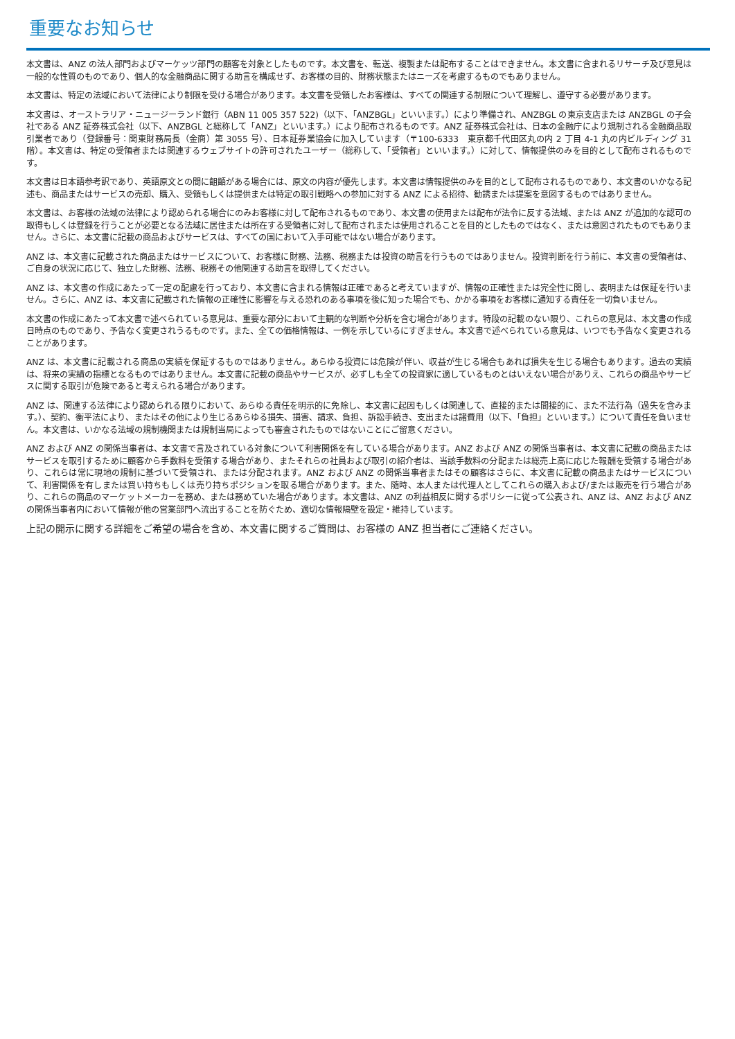重要なお知らせ
本文書は、ANZ の法人部門およびマーケッツ部門の顧客を対象としたものです。本文書を、転送、複製または配布することはできません。本文書に含まれるリサーチ及び意見は一般的な性質のものであり、個人的な金融商品に関する助言を構成せず、お客様の目的、財務状態またはニーズを考慮するものでもありません。
本文書は、特定の法域において法律により制限を受ける場合があります。本文書を受領したお客様は、すべての関連する制限について理解し、遵守する必要があります。
本文書は、オーストラリア・ニュージーランド銀行（ABN 11 005 357 522)（以下、「ANZBGL」といいます。）により準備され、ANZBGL の東京支店または ANZBGL の子会社である ANZ 証券株式会社（以下、ANZBGL と総称して「ANZ」といいます。）により配布されるものです。ANZ 証券株式会社は、日本の金融庁により規制される金融商品取引業者であり（登録番号：関東財務局長（金商）第 3055 号）、日本証券業協会に加入しています（〒100-6333　東京都千代田区丸の内 2 丁目 4-1 丸の内ビルディング 31 階）。本文書は、特定の受領者または関連するウェブサイトの許可されたユーザー（総称して、「受領者」といいます。）に対して、情報提供のみを目的として配布されるものです。
本文書は日本語参考訳であり、英語原文との間に齟齬がある場合には、原文の内容が優先します。本文書は情報提供のみを目的として配布されるものであり、本文書のいかなる記述も、商品またはサービスの売却、購入、受領もしくは提供または特定の取引戦略への参加に対する ANZ による招待、勧誘または提案を意図するものではありません。
本文書は、お客様の法域の法律により認められる場合にのみお客様に対して配布されるものであり、本文書の使用または配布が法令に反する法域、または ANZ が追加的な認可の取得もしくは登録を行うことが必要となる法域に居住または所在する受領者に対して配布されまたは使用されることを目的としたものではなく、または意図されたものでもありません。さらに、本文書に記載の商品およびサービスは、すべての国において入手可能ではない場合があります。
ANZ は、本文書に記載された商品またはサービスについて、お客様に財務、法務、税務または投資の助言を行うものではありません。投資判断を行う前に、本文書の受領者は、ご自身の状況に応じて、独立した財務、法務、税務その他関連する助言を取得してください。
ANZ は、本文書の作成にあたって一定の配慮を行っており、本文書に含まれる情報は正確であると考えていますが、情報の正確性または完全性に関し、表明または保証を行いません。さらに、ANZ は、本文書に記載された情報の正確性に影響を与える恐れのある事項を後に知った場合でも、かかる事項をお客様に通知する責任を一切負いません。
本文書の作成にあたって本文書で述べられている意見は、重要な部分において主観的な判断や分析を含む場合があります。特段の記載のない限り、これらの意見は、本文書の作成日時点のものであり、予告なく変更されうるものです。また、全ての価格情報は、一例を示しているにすぎません。本文書で述べられている意見は、いつでも予告なく変更されることがあります。
ANZ は、本文書に記載される商品の実績を保証するものではありません。あらゆる投資には危険が伴い、収益が生じる場合もあれば損失を生じる場合もあります。過去の実績は、将来の実績の指標となるものではありません。本文書に記載の商品やサービスが、必ずしも全ての投資家に適しているものとはいえない場合がありえ、これらの商品やサービスに関する取引が危険であると考えられる場合があります。
ANZ は、関連する法律により認められる限りにおいて、あらゆる責任を明示的に免除し、本文書に起因もしくは関連して、直接的または間接的に、また不法行為（過失を含みます。）、契約、衡平法により、またはその他により生じるあらゆる損失、損害、請求、負担、訴訟手続き、支出または諸費用（以下、「負担」といいます。）について責任を負いません。本文書は、いかなる法域の規制機関または規制当局によっても審査されたものではないことにご留意ください。
ANZ および ANZ の関係当事者は、本文書で言及されている対象について利害関係を有している場合があります。ANZ および ANZ の関係当事者は、本文書に記載の商品またはサービスを取引するために顧客から手数料を受領する場合があり、またそれらの社員および取引の紹介者は、当該手数料の分配または総売上高に応じた報酬を受領する場合があり、これらは常に現地の規制に基づいて受領され、または分配されます。ANZ および ANZ の関係当事者またはその顧客はさらに、本文書に記載の商品またはサービスについて、利害関係を有しまたは買い持ちもしくは売り持ちポジションを取る場合があります。また、随時、本人または代理人としてこれらの購入および/または販売を行う場合があり、これらの商品のマーケットメーカーを務め、または務めていた場合があります。本文書は、ANZ の利益相反に関するポリシーに従って公表され、ANZ は、ANZ および ANZ の関係当事者内において情報が他の営業部門へ流出することを防ぐため、適切な情報隔壁を設定・維持しています。
上記の開示に関する詳細をご希望の場合を含め、本文書に関するご質問は、お客様の ANZ 担当者にご連絡ください。